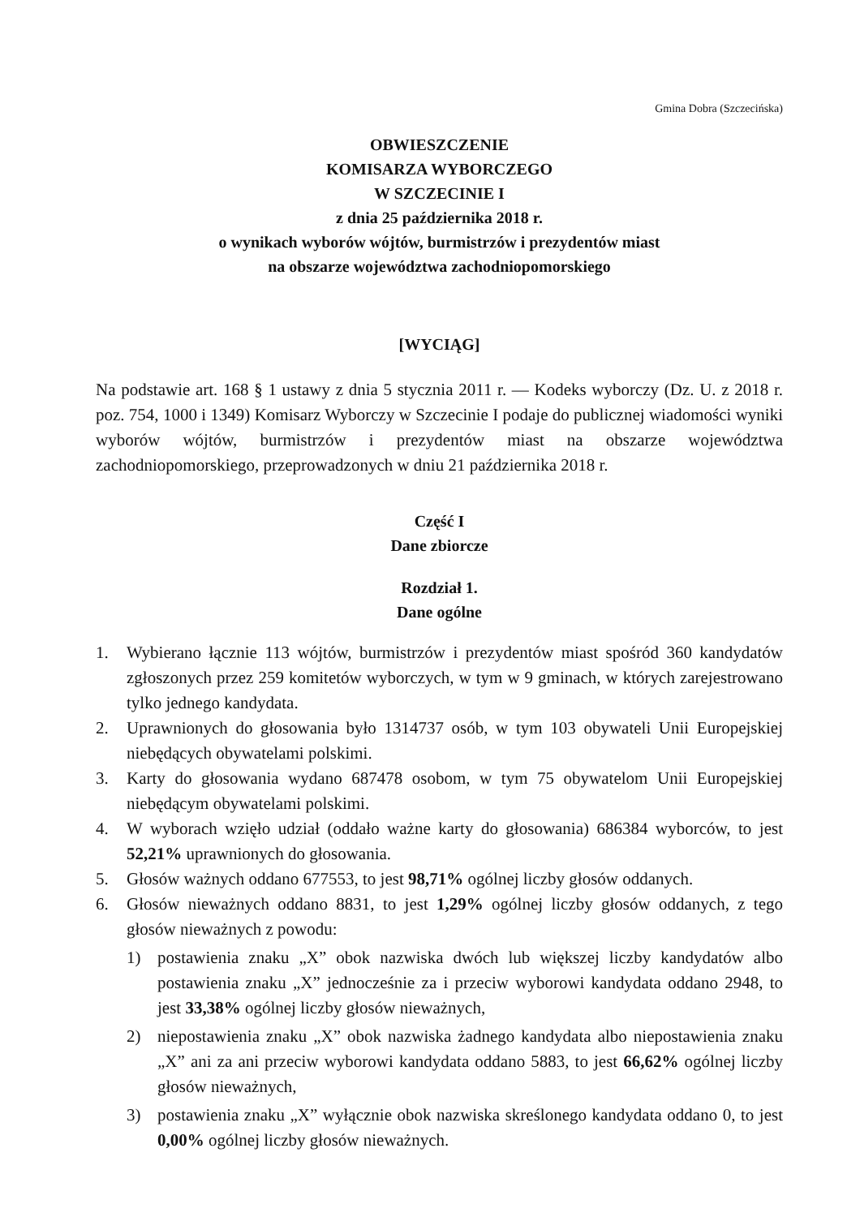Gmina Dobra (Szczecińska)
OBWIESZCZENIE
KOMISARZA WYBORCZEGO
W SZCZECINIE I
z dnia 25 października 2018 r.
o wynikach wyborów wójtów, burmistrzów i prezydentów miast
na obszarze województwa zachodniopomorskiego
[WYCIĄG]
Na podstawie art. 168 § 1 ustawy z dnia 5 stycznia 2011 r. — Kodeks wyborczy (Dz. U. z 2018 r. poz. 754, 1000 i 1349) Komisarz Wyborczy w Szczecinie I podaje do publicznej wiadomości wyniki wyborów wójtów, burmistrzów i prezydentów miast na obszarze województwa zachodniopomorskiego, przeprowadzonych w dniu 21 października 2018 r.
Część I
Dane zbiorcze
Rozdział 1.
Dane ogólne
1. Wybierano łącznie 113 wójtów, burmistrzów i prezydentów miast spośród 360 kandydatów zgłoszonych przez 259 komitetów wyborczych, w tym w 9 gminach, w których zarejestrowano tylko jednego kandydata.
2. Uprawnionych do głosowania było 1314737 osób, w tym 103 obywateli Unii Europejskiej niebędących obywatelami polskimi.
3. Karty do głosowania wydano 687478 osobom, w tym 75 obywatelom Unii Europejskiej niebędącym obywatelami polskimi.
4. W wyborach wzięło udział (oddało ważne karty do głosowania) 686384 wyborców, to jest 52,21% uprawnionych do głosowania.
5. Głosów ważnych oddano 677553, to jest 98,71% ogólnej liczby głosów oddanych.
6. Głosów nieważnych oddano 8831, to jest 1,29% ogólnej liczby głosów oddanych, z tego głosów nieważnych z powodu:
1) postawienia znaku „X” obok nazwiska dwóch lub większej liczby kandydatów albo postawienia znaku „X” jednocześnie za i przeciw wyborowi kandydata oddano 2948, to jest 33,38% ogólnej liczby głosów nieważnych,
2) niepostawienia znaku „X” obok nazwiska żadnego kandydata albo niepostawienia znaku „X” ani za ani przeciw wyborowi kandydata oddano 5883, to jest 66,62% ogólnej liczby głosów nieważnych,
3) postawienia znaku „X” wyłącznie obok nazwiska skreślonego kandydata oddano 0, to jest 0,00% ogólnej liczby głosów nieważnych.